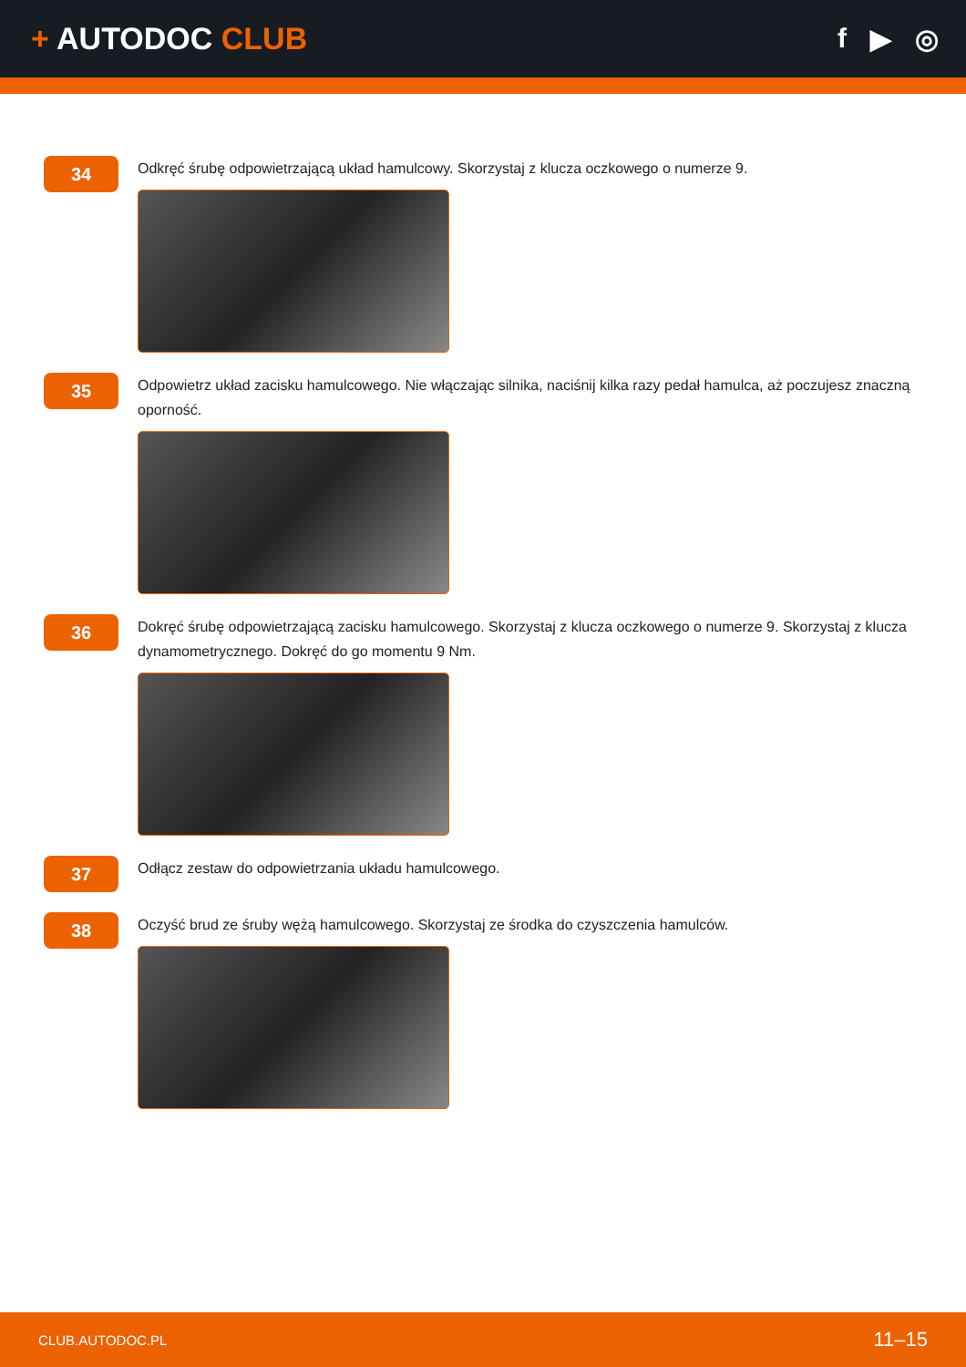+ AUTODOC CLUB f ▶ ◎
34
Odkręć śrubę odpowietrzającą układ hamulcowy. Skorzystaj z klucza oczkowego o numerze 9.
35
Odpowietrz układ zacisku hamulcowego. Nie włączając silnika, naciśnij kilka razy pedał hamulca, aż poczujesz znaczną oporność.
36
Dokręć śrubę odpowietrzającą zacisku hamulcowego. Skorzystaj z klucza oczkowego o numerze 9. Skorzystaj z klucza dynamometrycznego. Dokręć do go momentu 9 Nm.
37
Odłącz zestaw do odpowietrzania układu hamulcowego.
38
Oczyść brud ze śruby wężą hamulcowego. Skorzystaj ze środka do czyszczenia hamulców.
CLUB.AUTODOC.PL 11–15